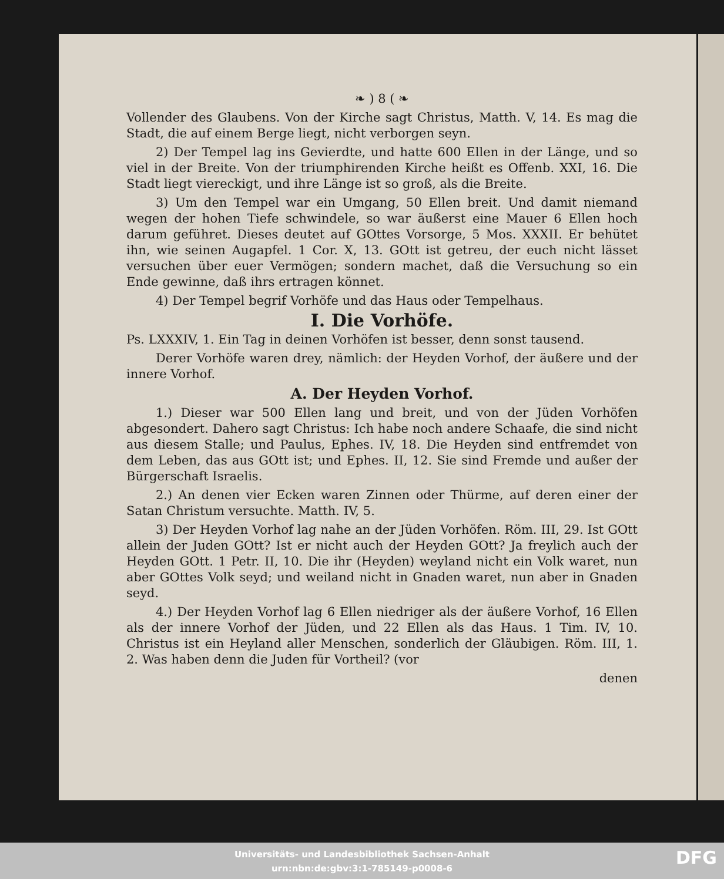❧ ) 8 ( ❧
Vollender des Glaubens. Von der Kirche sagt Christus, Matth. V, 14. Es mag die Stadt, die auf einem Berge liegt, nicht verborgen seyn.
2) Der Tempel lag ins Gevierdte, und hatte 600 Ellen in der Länge, und so viel in der Breite. Von der triumphirenden Kirche heißt es Offenb. XXI, 16. Die Stadt liegt viereckigt, und ihre Länge ist so groß, als die Breite.
3) Um den Tempel war ein Umgang, 50 Ellen breit. Und damit niemand wegen der hohen Tiefe schwindele, so war äußerst eine Mauer 6 Ellen hoch darum geführet. Dieses deutet auf GOttes Vorsorge, 5 Mos. XXXII. Er behütet ihn, wie seinen Augapfel. 1 Cor. X, 13. GOtt ist getreu, der euch nicht lässet versuchen über euer Vermögen; sondern machet, daß die Versuchung so ein Ende gewinne, daß ihrs ertragen könnet.
4) Der Tempel begrif Vorhöfe und das Haus oder Tempelhaus.
I. Die Vorhöfe.
Ps. LXXXIV, 1. Ein Tag in deinen Vorhöfen ist besser, denn sonst tausend.
Derer Vorhöfe waren drey, nämlich: der Heyden Vorhof, der äußere und der innere Vorhof.
A. Der Heyden Vorhof.
1.) Dieser war 500 Ellen lang und breit, und von der Jüden Vorhöfen abgesondert. Dahero sagt Christus: Ich habe noch andere Schaafe, die sind nicht aus diesem Stalle; und Paulus, Ephes. IV, 18. Die Heyden sind entfremdet von dem Leben, das aus GOtt ist; und Ephes. II, 12. Sie sind Fremde und außer der Bürgerschaft Israelis.
2.) An denen vier Ecken waren Zinnen oder Thürme, auf deren einer der Satan Christum versuchte. Matth. IV, 5.
3) Der Heyden Vorhof lag nahe an der Jüden Vorhöfen. Röm. III, 29. Ist GOtt allein der Juden GOtt? Ist er nicht auch der Heyden GOtt? Ja freylich auch der Heyden GOtt. 1 Petr. II, 10. Die ihr (Heyden) weyland nicht ein Volk waret, nun aber GOttes Volk seyd; und weiland nicht in Gnaden waret, nun aber in Gnaden seyd.
4.) Der Heyden Vorhof lag 6 Ellen niedriger als der äußere Vorhof, 16 Ellen als der innere Vorhof der Jüden, und 22 Ellen als das Haus. 1 Tim. IV, 10. Christus ist ein Heyland aller Menschen, sonderlich der Gläubigen. Röm. III, 1. 2. Was haben denn die Juden für Vortheil? (vor
denen
Universitäts- und Landesbibliothek Sachsen-Anhalt
urn:nbn:de:gbv:3:1-785149-p0008-6
DFG